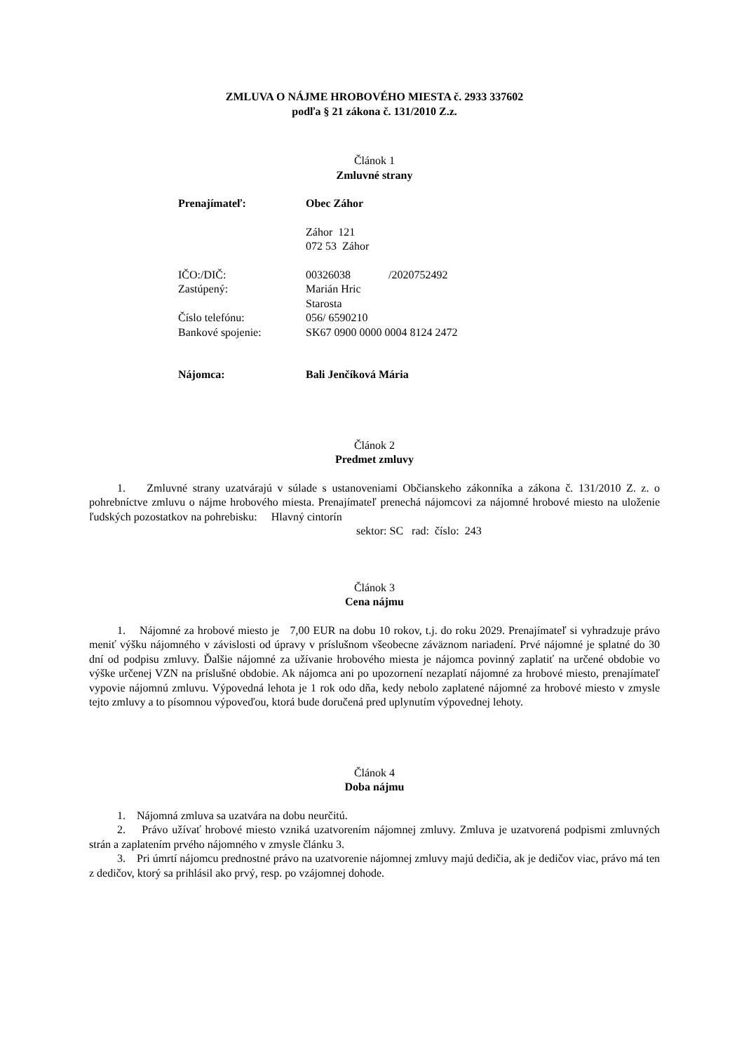ZMLUVA O NÁJME HROBOVÉHO MIESTA č. 2933 337602
podľa § 21 zákona č. 131/2010 Z.z.
Článok 1
Zmluvné strany
Prenajímateľ: Obec Záhor
Záhor 121
072 53 Záhor
IČO:/DIČ: 00326038 /2020752492
Zastúpený: Marián Hric
Starosta
Číslo telefónu: 056/ 6590210
Bankové spojenie: SK67 0900 0000 0004 8124 2472
Nájomca: Bali Jenčíková Mária
Článok 2
Predmet zmluvy
1. Zmluvné strany uzatvárajú v súlade s ustanoveniami Občianskeho zákonníka a zákona č. 131/2010 Z. z. o pohrebníctve zmluvu o nájme hrobového miesta. Prenajímateľ prenechá nájomcovi za nájomné hrobové miesto na uloženie ľudských pozostatkov na pohrebisku: Hlavný cintorín
sektor: SC rad: číslo: 243
Článok 3
Cena nájmu
1. Nájomné za hrobové miesto je 7,00 EUR na dobu 10 rokov, t.j. do roku 2029. Prenajímateľ si vyhradzuje právo meniť výšku nájomného v závislosti od úpravy v príslušnom všeobecne záväznom nariadení. Prvé nájomné je splatné do 30 dní od podpisu zmluvy. Ďalšie nájomné za užívanie hrobového miesta je nájomca povinný zaplatiť na určené obdobie vo výške určenej VZN na príslušné obdobie. Ak nájomca ani po upozornení nezaplatí nájomné za hrobové miesto, prenajímateľ vypovie nájomnú zmluvu. Výpovedná lehota je 1 rok odo dňa, kedy nebolo zaplatené nájomné za hrobové miesto v zmysle tejto zmluvy a to písomnou výpoveďou, ktorá bude doručená pred uplynutím výpovednej lehoty.
Článok 4
Doba nájmu
1. Nájomná zmluva sa uzatvára na dobu neurčitú.
2. Právo užívať hrobové miesto vzniká uzatvorením nájomnej zmluvy. Zmluva je uzatvorená podpismi zmluvných strán a zaplatením prvého nájomného v zmysle článku 3.
3. Pri úmrtí nájomcu prednostné právo na uzatvorenie nájomnej zmluvy majú dedičia, ak je dedičov viac, právo má ten z dedičov, ktorý sa prihlásil ako prvý, resp. po vzájomnej dohode.